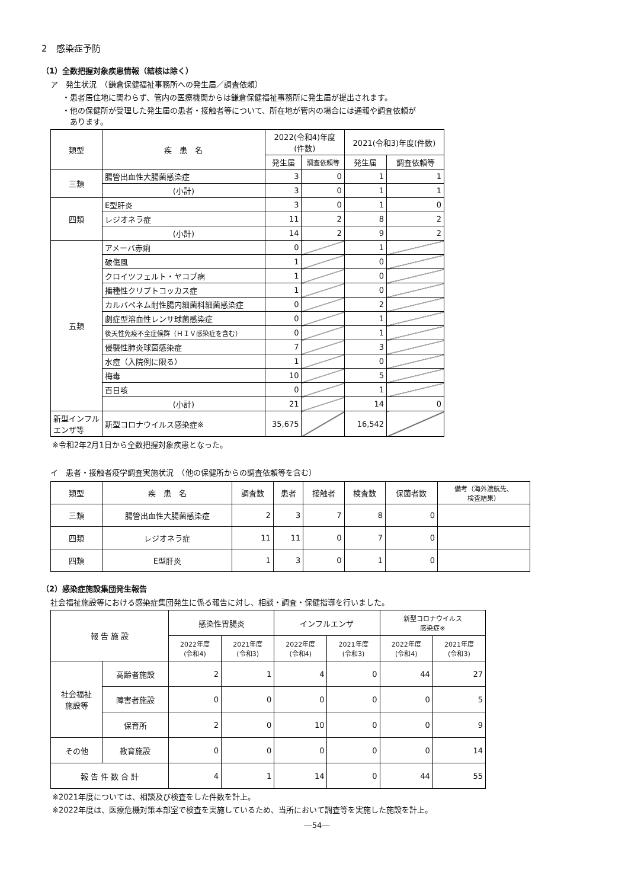2　感染症予防
（1）全数把握対象疾患情報（結核は除く）
ア　発生状況　（鎌倉保健福祉事務所への発生届／調査依頼）
・患者居住地に関わらず、管内の医療機関からは鎌倉保健福祉事務所に発生届が提出されます。
・他の保健所が受理した発生届の患者・接触者等について、所在地が管内の場合には通報や調査依頼が
　あります。
| 類型 | 疾 患 名 | 2022(令和4)年度 (件数) | | 2021(令和3)年度(件数) | |
| --- | --- | --- | --- | --- | --- |
| | | 発生届 | 調査依頼等 | 発生届 | 調査依頼等 |
| 三類 | 腸管出血性大腸菌感染症 | 3 | 0 | 1 | 1 |
| | (小計) | 3 | 0 | 1 | 1 |
| 四類 | E型肝炎 | 3 | 0 | 1 | 0 |
| | レジオネラ症 | 11 | 2 | 8 | 2 |
| | (小計) | 14 | 2 | 9 | 2 |
| 五類 | アメーバ赤痢 | 0 | | 1 | |
| | 破傷風 | 1 | | 0 | |
| | クロイツフェルト・ヤコブ病 | 1 | | 0 | |
| | 播種性クリプトコッカス症 | 1 | | 0 | |
| | カルバペネム耐性腸内細菌科細菌感染症 | 0 | | 2 | |
| | 劇症型溶血性レンサ球菌感染症 | 0 | | 1 | |
| | 後天性免疫不全症候群（ＨＩＶ感染症を含む） | 0 | | 1 | |
| | 侵襲性肺炎球菌感染症 | 7 | | 3 | |
| | 水痘（入院例に限る） | 1 | | 0 | |
| | 梅毒 | 10 | | 5 | |
| | 百日咳 | 0 | | 1 | |
| | (小計) | 21 | | 14 | 0 |
| 新型インフルエンザ等 | 新型コロナウイルス感染症※ | 35,675 | | 16,542 | |
※令和2年2月1日から全数把握対象疾患となった。
イ　患者・接触者疫学調査実施状況　（他の保健所からの調査依頼等を含む）
| 類型 | 疾 患 名 | 調査数 | 患者 | 接触者 | 検査数 | 保菌者数 | 備考（海外渡航先、 検査結果） |
| --- | --- | --- | --- | --- | --- | --- | --- |
| 三類 | 腸管出血性大腸菌感染症 | 2 | 3 | 7 | 8 | 0 | |
| 四類 | レジオネラ症 | 11 | 11 | 0 | 7 | 0 | |
| 四類 | E型肝炎 | 1 | 3 | 0 | 1 | 0 | |
（2）感染症施設集団発生報告
社会福祉施設等における感染症集団発生に係る報告に対し、相談・調査・保健指導を行いました。
| 報 告 施 設 | | 感染性胃腸炎 | | インフルエンザ | | 新型コロナウイルス 感染症※ | |
| --- | --- | --- | --- | --- | --- | --- | --- |
| | | 2022年度 (令和4) | 2021年度 (令和3) | 2022年度 (令和4) | 2021年度 (令和3) | 2022年度 (令和4) | 2021年度 (令和3) |
| 社会福祉 施設等 | 高齢者施設 | 2 | 1 | 4 | 0 | 44 | 27 |
| | 障害者施設 | 0 | 0 | 0 | 0 | 0 | 5 |
| | 保育所 | 2 | 0 | 10 | 0 | 0 | 9 |
| その他 | 教育施設 | 0 | 0 | 0 | 0 | 0 | 14 |
| 報 告 件 数 合 計 | | 4 | 1 | 14 | 0 | 44 | 55 |
※2021年度については、相談及び検査をした件数を計上。
※2022年度は、医療危機対策本部室で検査を実施しているため、当所において調査等を実施した施設を計上。
―54―